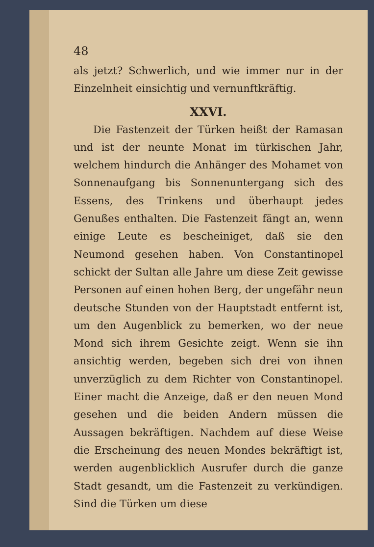48
als jetzt? Schwerlich, und wie immer nur in der Einzelnheit einsichtig und vernunftkräftig.
XXVI.
Die Fastenzeit der Türken heißt der Ramasan und ist der neunte Monat im türkischen Jahr, welchem hindurch die Anhänger des Mohamet von Sonnenaufgang bis Sonnenuntergang sich des Essens, des Trinkens und überhaupt jedes Genußes enthalten. Die Fastenzeit fängt an, wenn einige Leute es bescheiniget, daß sie den Neumond gesehen haben. Von Constantinopel schickt der Sultan alle Jahre um diese Zeit gewisse Personen auf einen hohen Berg, der ungefähr neun deutsche Stunden von der Hauptstadt entfernt ist, um den Augenblick zu bemerken, wo der neue Mond sich ihrem Gesichte zeigt. Wenn sie ihn ansichtig werden, begeben sich drei von ihnen unverzüglich zu dem Richter von Constantinopel. Einer macht die Anzeige, daß er den neuen Mond gesehen und die beiden Andern müssen die Aussagen bekräftigen. Nachdem auf diese Weise die Erscheinung des neuen Mondes bekräftigt ist, werden augenblicklich Ausrufer durch die ganze Stadt gesandt, um die Fastenzeit zu verkündigen. Sind die Türken um diese